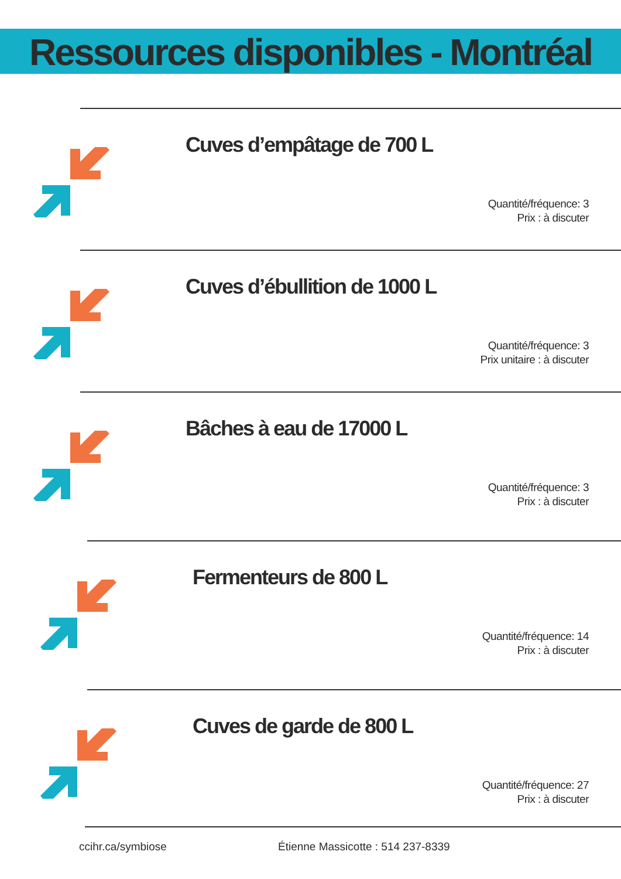Ressources disponibles - Montréal
Cuves d’empâtage de 700 L
Quantité/fréquence: 3
Prix : à discuter
Cuves d’ébullition de 1000 L
Quantité/fréquence: 3
Prix unitaire : à discuter
Bâches à eau de 17000 L
Quantité/fréquence: 3
Prix : à discuter
Fermenteurs de 800 L
Quantité/fréquence: 14
Prix : à discuter
Cuves de garde de 800 L
Quantité/fréquence: 27
Prix : à discuter
ccihr.ca/symbiose Étienne Massicotte : 514 237-8339